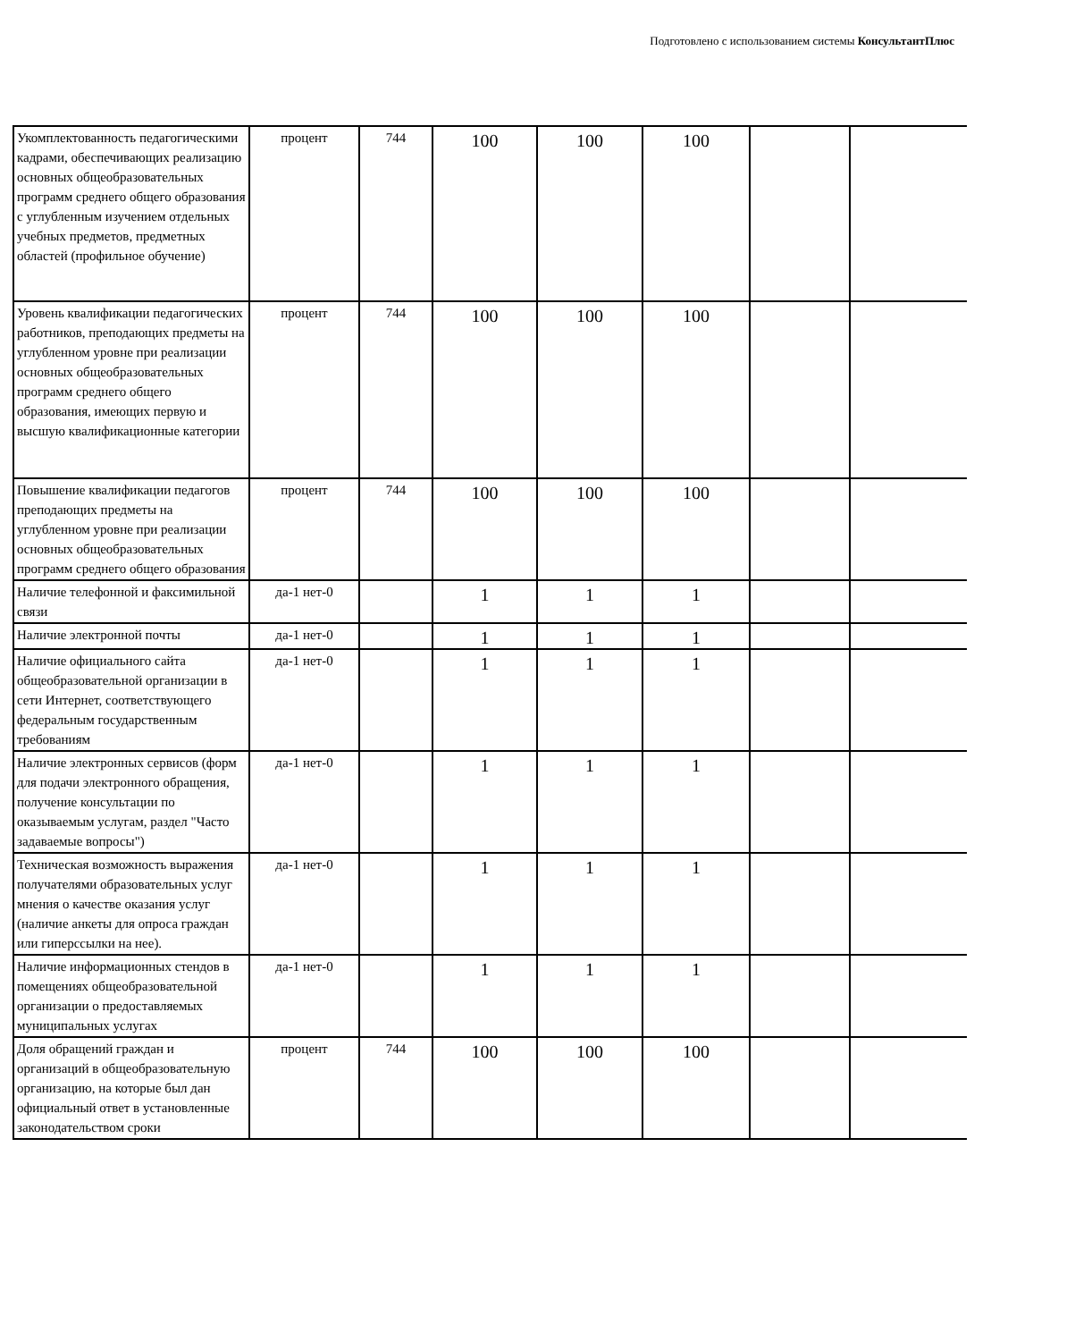Подготовлено с использованием системы КонсультантПлюс
| Укомплектованность педагогическими кадрами, обеспечивающих реализацию основных общеобразовательных программ среднего общего образования с углубленным изучением отдельных учебных предметов, предметных областей (профильное обучение) | процент | 744 | 100 | 100 | 100 | | |
| Уровень квалификации педагогических работников, преподающих предметы на углубленном уровне при реализации основных общеобразовательных программ среднего общего образования, имеющих первую и высшую квалификационные категории | процент | 744 | 100 | 100 | 100 | | |
| Повышение квалификации педагогов преподающих предметы на углубленном уровне при реализации основных общеобразовательных программ среднего общего образования | процент | 744 | 100 | 100 | 100 | | |
| Наличие телефонной и факсимильной связи | да-1 нет-0 | | 1 | 1 | 1 | | |
| Наличие электронной почты | да-1 нет-0 | | 1 | 1 | 1 | | |
| Наличие официального сайта общеобразовательной организации в сети Интернет, соответствующего федеральным государственным требованиям | да-1 нет-0 | | 1 | 1 | 1 | | |
| Наличие электронных сервисов (форм для подачи электронного обращения, получение консультации по оказываемым услугам, раздел "Часто задаваемые вопросы") | да-1 нет-0 | | 1 | 1 | 1 | | |
| Техническая возможность выражения получателями образовательных услуг мнения о качестве оказания услуг (наличие анкеты для опроса граждан или гиперссылки на нее). | да-1 нет-0 | | 1 | 1 | 1 | | |
| Наличие информационных стендов в помещениях общеобразовательной организации о предоставляемых муниципальных услугах | да-1 нет-0 | | 1 | 1 | 1 | | |
| Доля обращений граждан и организаций в общеобразовательную организацию, на которые был дан официальный ответ в установленные законодательством сроки | процент | 744 | 100 | 100 | 100 | | |